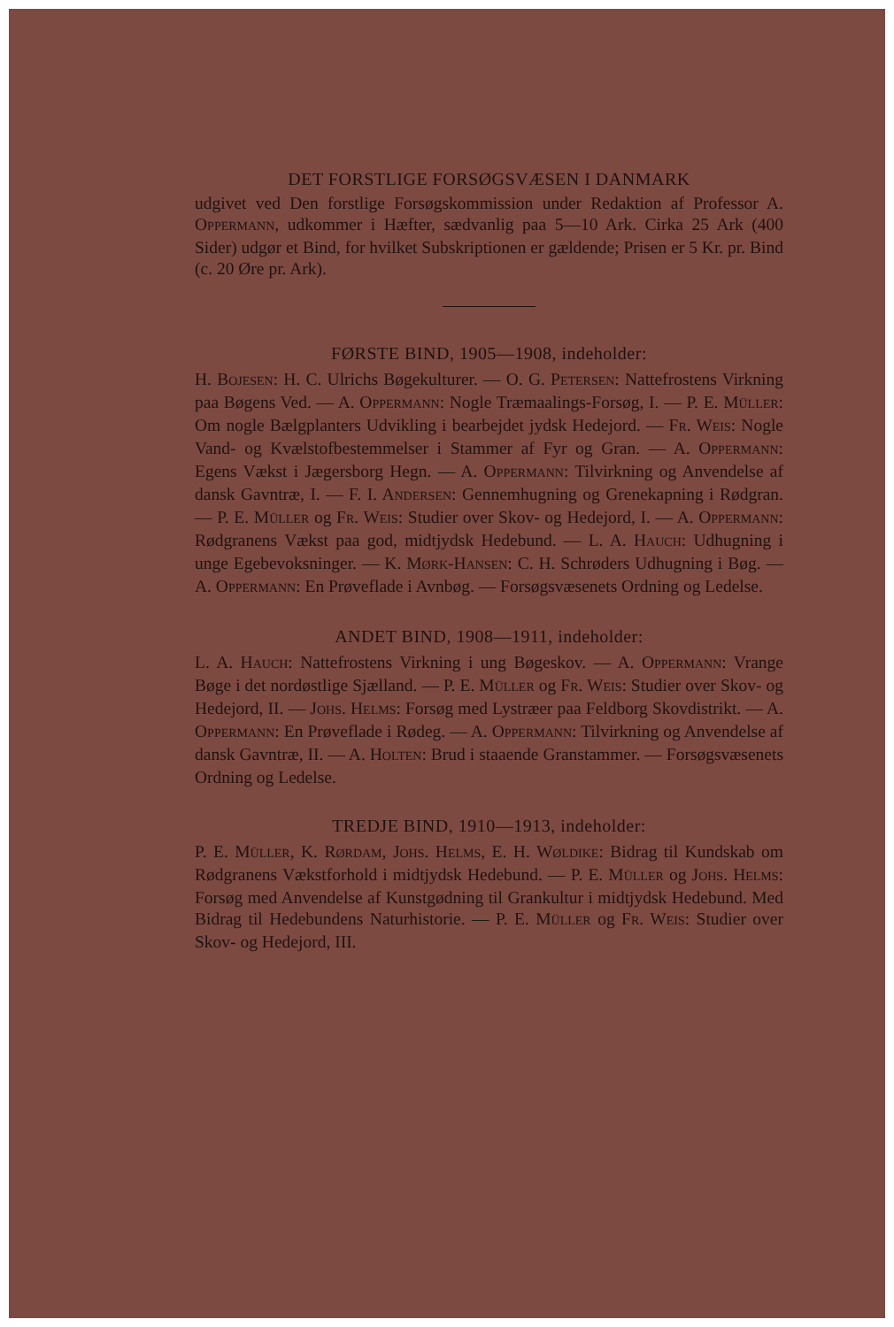DET FORSTLIGE FORSØGSVÆSEN I DANMARK
udgivet ved Den forstlige Forsøgskommission under Redaktion af Professor A. OPPERMANN, udkommer i Hæfter, sædvanlig paa 5—10 Ark. Cirka 25 Ark (400 Sider) udgør et Bind, for hvilket Subskriptionen er gældende; Prisen er 5 Kr. pr. Bind (c. 20 Øre pr. Ark).
FØRSTE BIND, 1905—1908, indeholder:
H. BOJESEN: H. C. Ulrichs Bøgekulturer. — O. G. PETERSEN: Nattefrostens Virkning paa Bøgens Ved. — A. OPPERMANN: Nogle Træmaalings-Forsøg, I. — P. E. MÜLLER: Om nogle Bælgplanters Udvikling i bearbejdet jydsk Hedejord. — FR. WEIS: Nogle Vand- og Kvælstofbestemmelser i Stammer af Fyr og Gran. — A. OPPERMANN: Egens Vækst i Jægersborg Hegn. — A. OPPERMANN: Tilvirkning og Anvendelse af dansk Gavntræ, I. — F. I. ANDERSEN: Gennemhugning og Grenekapning i Rødgran. — P. E. MÜLLER og FR. WEIS: Studier over Skov- og Hedejord, I. — A. OPPERMANN: Rødgranens Vækst paa god, midtjydsk Hedebund. — L. A. HAUCH: Udhugning i unge Egebevoksninger. — K. MØRK-HANSEN: C. H. Schrøders Udhugning i Bøg. — A. OPPERMANN: En Prøveflade i Avnbøg. — Forsøgsvæsenets Ordning og Ledelse.
ANDET BIND, 1908—1911, indeholder:
L. A. HAUCH: Nattefrostens Virkning i ung Bøgeskov. — A. OPPERMANN: Vrange Bøge i det nordøstlige Sjælland. — P. E. MÜLLER og FR. WEIS: Studier over Skov- og Hedejord, II. — JOHS. HELMS: Forsøg med Lystræer paa Feldborg Skovdistrikt. — A. OPPERMANN: En Prøveflade i Rødeg. — A. OPPERMANN: Tilvirkning og Anvendelse af dansk Gavntræ, II. — A. HOLTEN: Brud i staaende Granstammer. — Forsøgsvæsenets Ordning og Ledelse.
TREDJE BIND, 1910—1913, indeholder:
P. E. MÜLLER, K. RØRDAM, JOHS. HELMS, E. H. WØLDIKE: Bidrag til Kundskab om Rødgranens Vækstforhold i midtjydsk Hedebund. — P. E. MÜLLER og JOHS. HELMS: Forsøg med Anvendelse af Kunstgødning til Grankultur i midtjydsk Hedebund. Med Bidrag til Hedebundens Naturhistorie. — P. E. MÜLLER og FR. WEIS: Studier over Skov- og Hedejord, III.